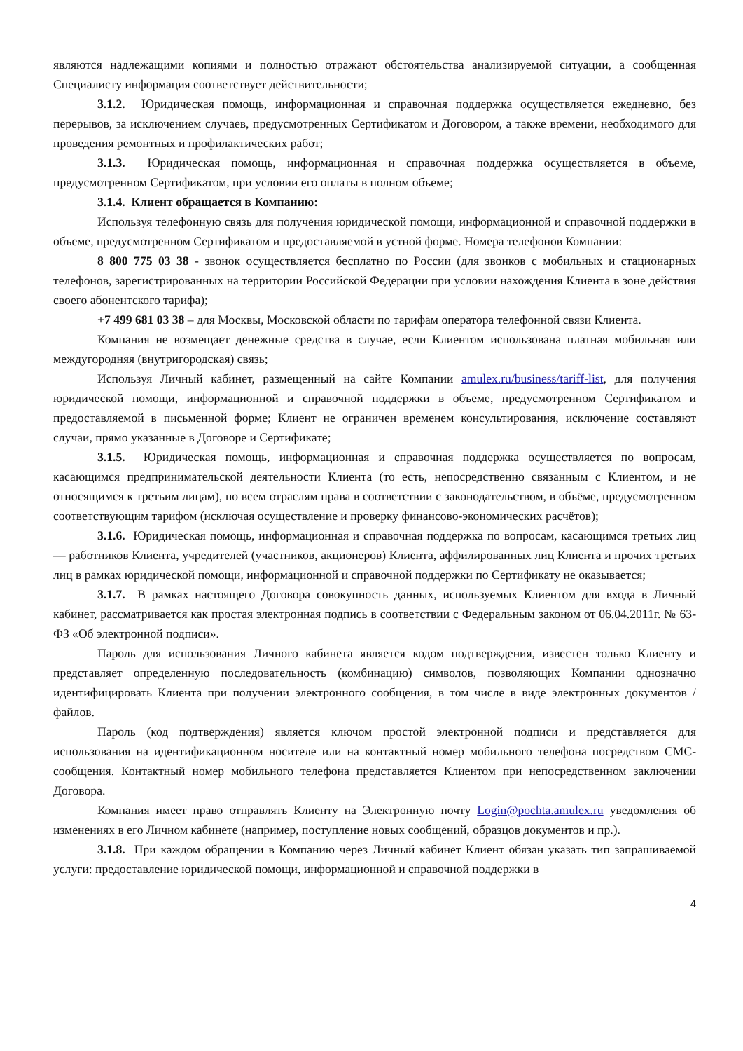являются надлежащими копиями и полностью отражают обстоятельства анализируемой ситуации, а сообщенная Специалисту информация соответствует действительности;
3.1.2. Юридическая помощь, информационная и справочная поддержка осуществляется ежедневно, без перерывов, за исключением случаев, предусмотренных Сертификатом и Договором, а также времени, необходимого для проведения ремонтных и профилактических работ;
3.1.3. Юридическая помощь, информационная и справочная поддержка осуществляется в объеме, предусмотренном Сертификатом, при условии его оплаты в полном объеме;
3.1.4. Клиент обращается в Компанию:
Используя телефонную связь для получения юридической помощи, информационной и справочной поддержки в объеме, предусмотренном Сертификатом и предоставляемой в устной форме. Номера телефонов Компании:
8 800 775 03 38 - звонок осуществляется бесплатно по России (для звонков с мобильных и стационарных телефонов, зарегистрированных на территории Российской Федерации при условии нахождения Клиента в зоне действия своего абонентского тарифа);
+7 499 681 03 38 – для Москвы, Московской области по тарифам оператора телефонной связи Клиента.
Компания не возмещает денежные средства в случае, если Клиентом использована платная мобильная или междугородняя (внутригородская) связь;
Используя Личный кабинет, размещенный на сайте Компании amulex.ru/business/tariff-list, для получения юридической помощи, информационной и справочной поддержки в объеме, предусмотренном Сертификатом и предоставляемой в письменной форме; Клиент не ограничен временем консультирования, исключение составляют случаи, прямо указанные в Договоре и Сертификате;
3.1.5. Юридическая помощь, информационная и справочная поддержка осуществляется по вопросам, касающимся предпринимательской деятельности Клиента (то есть, непосредственно связанным с Клиентом, и не относящимся к третьим лицам), по всем отраслям права в соответствии с законодательством, в объёме, предусмотренном соответствующим тарифом (исключая осуществление и проверку финансово-экономических расчётов);
3.1.6. Юридическая помощь, информационная и справочная поддержка по вопросам, касающимся третьих лиц — работников Клиента, учредителей (участников, акционеров) Клиента, аффилированных лиц Клиента и прочих третьих лиц в рамках юридической помощи, информационной и справочной поддержки по Сертификату не оказывается;
3.1.7. В рамках настоящего Договора совокупность данных, используемых Клиентом для входа в Личный кабинет, рассматривается как простая электронная подпись в соответствии с Федеральным законом от 06.04.2011г. № 63-ФЗ «Об электронной подписи».
Пароль для использования Личного кабинета является кодом подтверждения, известен только Клиенту и представляет определенную последовательность (комбинацию) символов, позволяющих Компании однозначно идентифицировать Клиента при получении электронного сообщения, в том числе в виде электронных документов / файлов.
Пароль (код подтверждения) является ключом простой электронной подписи и представляется для использования на идентификационном носителе или на контактный номер мобильного телефона посредством СМС-сообщения. Контактный номер мобильного телефона представляется Клиентом при непосредственном заключении Договора.
Компания имеет право отправлять Клиенту на Электронную почту Login@pochta.amulex.ru уведомления об изменениях в его Личном кабинете (например, поступление новых сообщений, образцов документов и пр.).
3.1.8. При каждом обращении в Компанию через Личный кабинет Клиент обязан указать тип запрашиваемой услуги: предоставление юридической помощи, информационной и справочной поддержки в
4